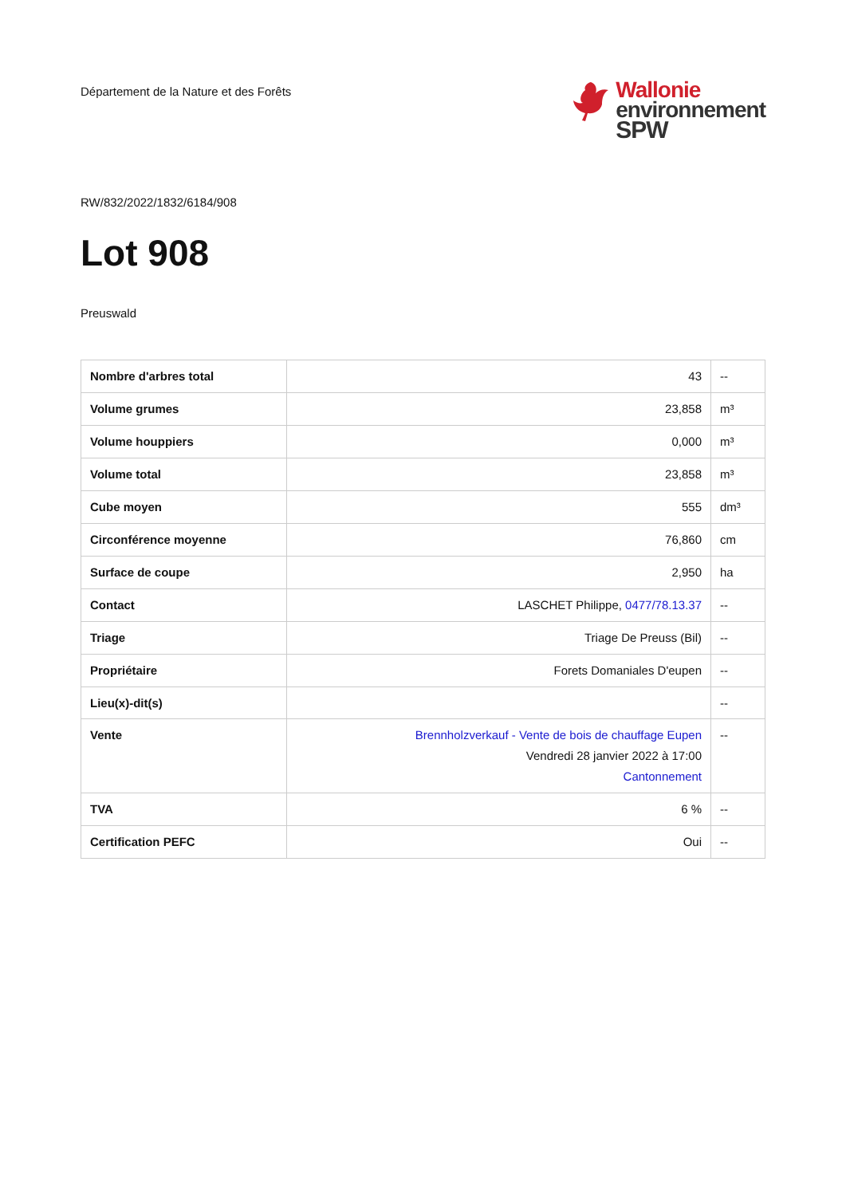Département de la Nature et des Forêts
Wallonie
environnement
SPW
RW/832/2022/1832/6184/908
Lot 908
Preuswald
| Nombre d'arbres total | 43 | -- |
| Volume grumes | 23,858 | m³ |
| Volume houppiers | 0,000 | m³ |
| Volume total | 23,858 | m³ |
| Cube moyen | 555 | dm³ |
| Circonférence moyenne | 76,860 | cm |
| Surface de coupe | 2,950 | ha |
| Contact | LASCHET Philippe, 0477/78.13.37 | -- |
| Triage | Triage De Preuss (Bil) | -- |
| Propriétaire | Forets Domaniales D'eupen | -- |
| Lieu(x)-dit(s) | | -- |
| Vente | Brennholzverkauf - Vente de bois de chauffage Eupen Vendredi 28 janvier 2022 à 17:00 Cantonnement | -- |
| TVA | 6 % | -- |
| Certification PEFC | Oui | -- |